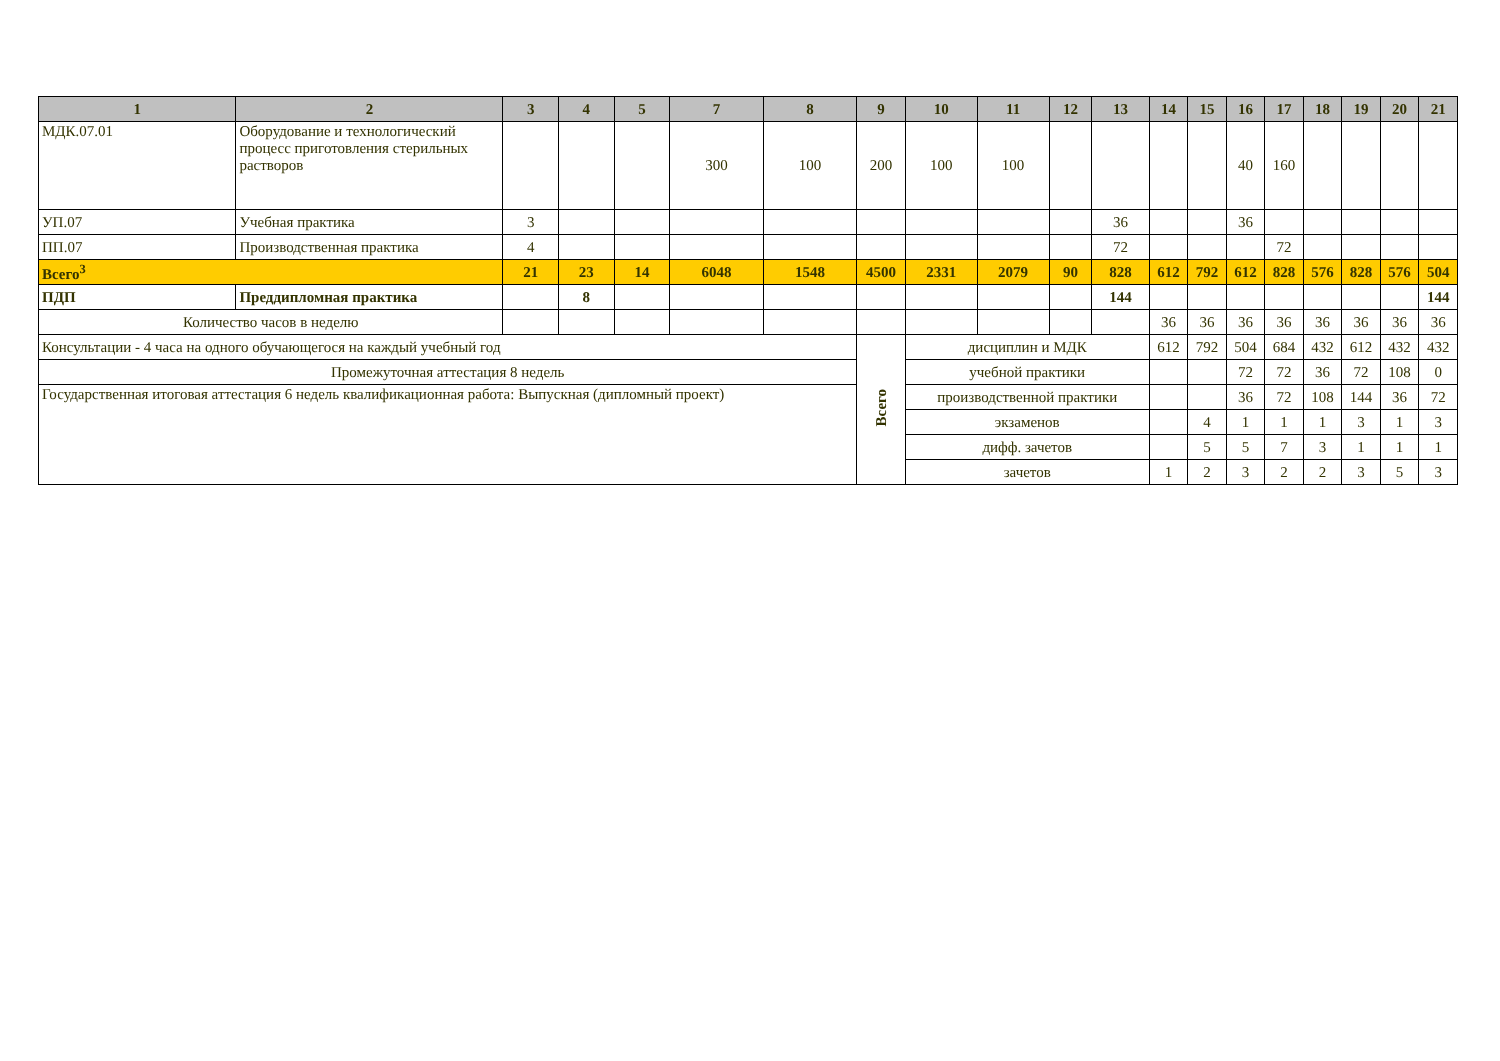| 1 | 2 | 3 | 4 | 5 | 7 | 8 | 9 | 10 | 11 | 12 | 13 | 14 | 15 | 16 | 17 | 18 | 19 | 20 | 21 |
| --- | --- | --- | --- | --- | --- | --- | --- | --- | --- | --- | --- | --- | --- | --- | --- | --- | --- | --- | --- |
| МДК.07.01 | Оборудование и технологический процесс приготовления стерильных растворов | | | | 300 | 100 | 200 | 100 | 100 | | | | | 40 | 160 | | | | |
| УП.07 | Учебная практика | 3 | | | | | | | | | 36 | | | 36 | | | | | |
| ПП.07 | Производственная практика | 4 | | | | | | | | | 72 | | | | 72 | | | | |
| Всего<sup>3</sup> | | 21 | 23 | 14 | 6048 | 1548 | 4500 | 2331 | 2079 | 90 | 828 | 612 | 792 | 612 | 828 | 576 | 828 | 576 | 504 |
| ПДП | Преддипломная практика | | 8 | | | | | | | | 144 | | | | | | | | 144 |
| Количество часов в неделю | | | | | | | | | | | | 36 | 36 | 36 | 36 | 36 | 36 | 36 | 36 |
| Консультации - 4 часа на одного обучающегося на каждый учебный год | | | | | | | Всего | дисциплин и МДК | | | | 612 | 792 | 504 | 684 | 432 | 612 | 432 | 432 |
| Промежуточная аттестация 8 недель | | | | | | | | учебной практики | | | | | | 72 | 72 | 36 | 72 | 108 | 0 |
| Государственная итоговая аттестация 6 недель квалификационная работа: Выпускная (дипломный проект) | | | | | | | | производственной практики | | | | | | 36 | 72 | 108 | 144 | 36 | 72 |
| | | | | | | | | экзаменов | | | | | 4 | 1 | 1 | 1 | 3 | 1 | 3 |
| | | | | | | | | дифф. зачетов | | | | | 5 | 5 | 7 | 3 | 1 | 1 | 1 |
| | | | | | | | | зачетов | | | | 1 | 2 | 3 | 2 | 2 | 3 | 5 | 3 |